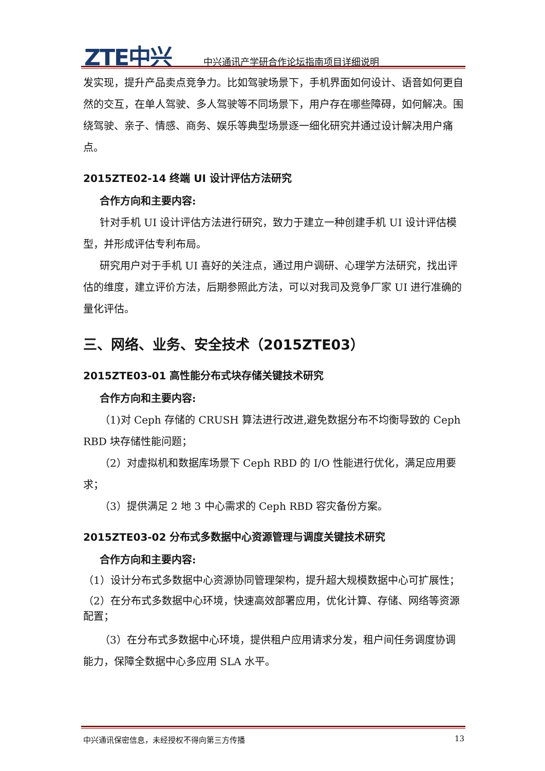ZTE中兴
中兴通讯产学研合作论坛指南项目详细说明
发实现，提升产品卖点竞争力。比如驾驶场景下，手机界面如何设计、语音如何更自然的交互，在单人驾驶、多人驾驶等不同场景下，用户存在哪些障碍，如何解决。围绕驾驶、亲子、情感、商务、娱乐等典型场景逐一细化研究并通过设计解决用户痛点。
2015ZTE02-14 终端 UI 设计评估方法研究
合作方向和主要内容:
针对手机 UI 设计评估方法进行研究，致力于建立一种创建手机 UI 设计评估模型，并形成评估专利布局。
研究用户对于手机 UI 喜好的关注点，通过用户调研、心理学方法研究，找出评估的维度，建立评价方法，后期参照此方法，可以对我司及竞争厂家 UI 进行准确的量化评估。
三、网络、业务、安全技术（2015ZTE03）
2015ZTE03-01 高性能分布式块存储关键技术研究
合作方向和主要内容:
（1)对 Ceph 存储的 CRUSH 算法进行改进,避免数据分布不均衡导致的 Ceph RBD 块存储性能问题；
（2）对虚拟机和数据库场景下 Ceph RBD 的 I/O 性能进行优化，满足应用要求；
（3）提供满足 2 地 3 中心需求的 Ceph RBD 容灾备份方案。
2015ZTE03-02 分布式多数据中心资源管理与调度关键技术研究
合作方向和主要内容:
（1）设计分布式多数据中心资源协同管理架构，提升超大规模数据中心可扩展性；
（2）在分布式多数据中心环境，快速高效部署应用，优化计算、存储、网络等资源配置；
（3）在分布式多数据中心环境，提供租户应用请求分发，租户间任务调度协调能力，保障全数据中心多应用 SLA 水平。
中兴通讯保密信息，未经授权不得向第三方传播 13